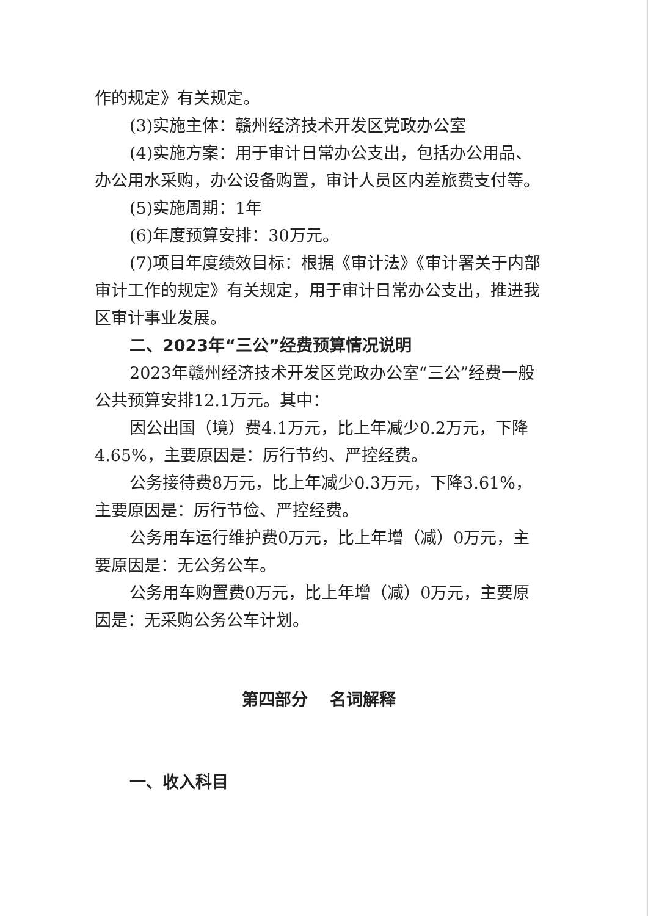作的规定》有关规定。
(3)实施主体：赣州经济技术开发区党政办公室
(4)实施方案：用于审计日常办公支出，包括办公用品、办公用水采购，办公设备购置，审计人员区内差旅费支付等。
(5)实施周期：1年
(6)年度预算安排：30万元。
(7)项目年度绩效目标：根据《审计法》《审计署关于内部审计工作的规定》有关规定，用于审计日常办公支出，推进我区审计事业发展。
二、2023年“三公”经费预算情况说明
2023年赣州经济技术开发区党政办公室“三公”经费一般公共预算安排12.1万元。其中：
因公出国（境）费4.1万元，比上年减少0.2万元，下降4.65%，主要原因是：厉行节约、严控经费。
公务接待费8万元，比上年减少0.3万元，下降3.61%，主要原因是：厉行节俭、严控经费。
公务用车运行维护费0万元，比上年增（减）0万元，主要原因是：无公务公车。
公务用车购置费0万元，比上年增（减）0万元，主要原因是：无采购公务公车计划。
第四部分　 名词解释
一、收入科目